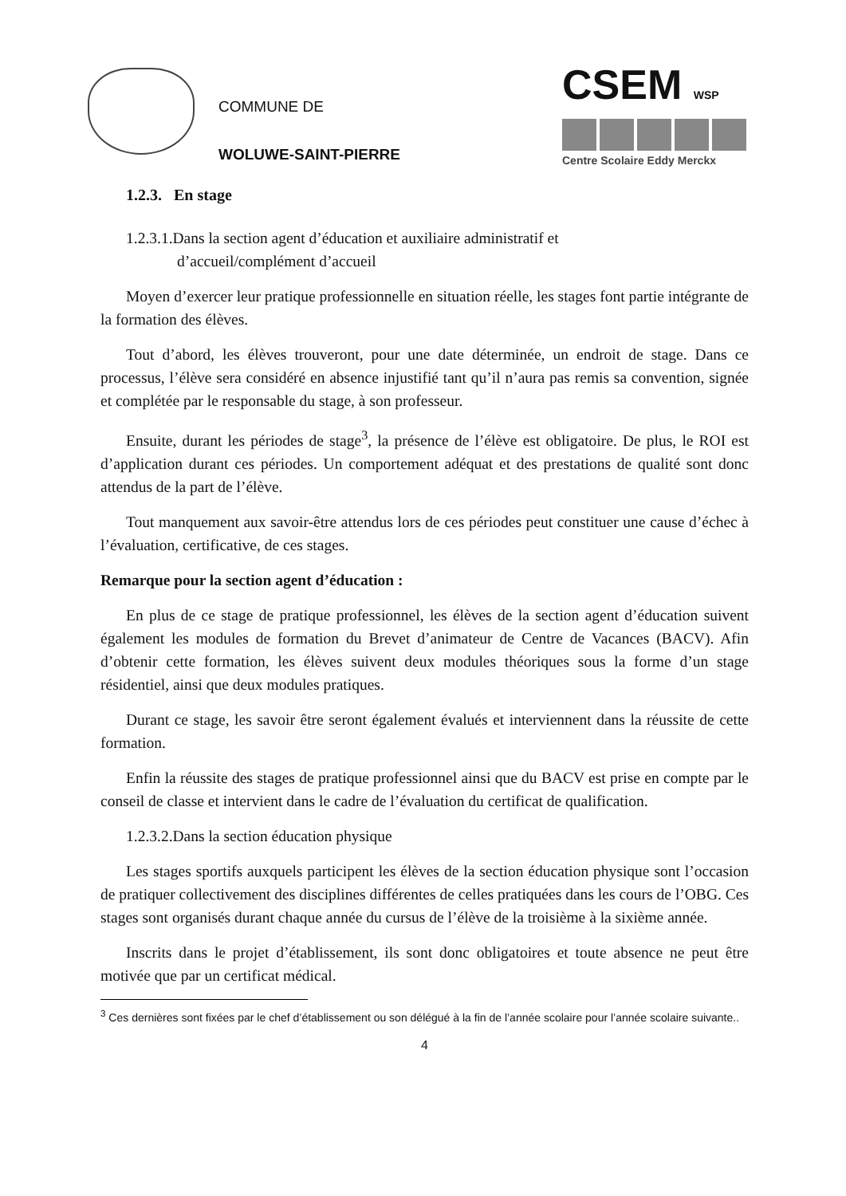COMMUNE DE
WOLUWE-SAINT-PIERRE
CSEM WSP
Centre Scolaire Eddy Merckx
1.2.3. En stage
1.2.3.1.Dans la section agent d’éducation et auxiliaire administratif et
d’accueil/complément d’accueil
Moyen d’exercer leur pratique professionnelle en situation réelle, les stages font partie intégrante de la formation des élèves.
Tout d’abord, les élèves trouveront, pour une date déterminée, un endroit de stage. Dans ce processus, l’élève sera considéré en absence injustifié tant qu’il n’aura pas remis sa convention, signée et complétée par le responsable du stage, à son professeur.
Ensuite, durant les périodes de stage<sup>3</sup>, la présence de l’élève est obligatoire. De plus, le ROI est d’application durant ces périodes. Un comportement adéquat et des prestations de qualité sont donc attendus de la part de l’élève.
Tout manquement aux savoir-être attendus lors de ces périodes peut constituer une cause d’échec à l’évaluation, certificative, de ces stages.
Remarque pour la section agent d’éducation :
En plus de ce stage de pratique professionnel, les élèves de la section agent d’éducation suivent également les modules de formation du Brevet d’animateur de Centre de Vacances (BACV). Afin d’obtenir cette formation, les élèves suivent deux modules théoriques sous la forme d’un stage résidentiel, ainsi que deux modules pratiques.
Durant ce stage, les savoir être seront également évalués et interviennent dans la réussite de cette formation.
Enfin la réussite des stages de pratique professionnel ainsi que du BACV est prise en compte par le conseil de classe et intervient dans le cadre de l’évaluation du certificat de qualification.
1.2.3.2.Dans la section éducation physique
Les stages sportifs auxquels participent les élèves de la section éducation physique sont l’occasion de pratiquer collectivement des disciplines différentes de celles pratiquées dans les cours de l’OBG. Ces stages sont organisés durant chaque année du cursus de l’élève de la troisième à la sixième année.
Inscrits dans le projet d’établissement, ils sont donc obligatoires et toute absence ne peut être motivée que par un certificat médical.
<sup>3</sup> Ces dernières sont fixées par le chef d’établissement ou son délégué à la fin de l’année scolaire pour l’année scolaire suivante..
4